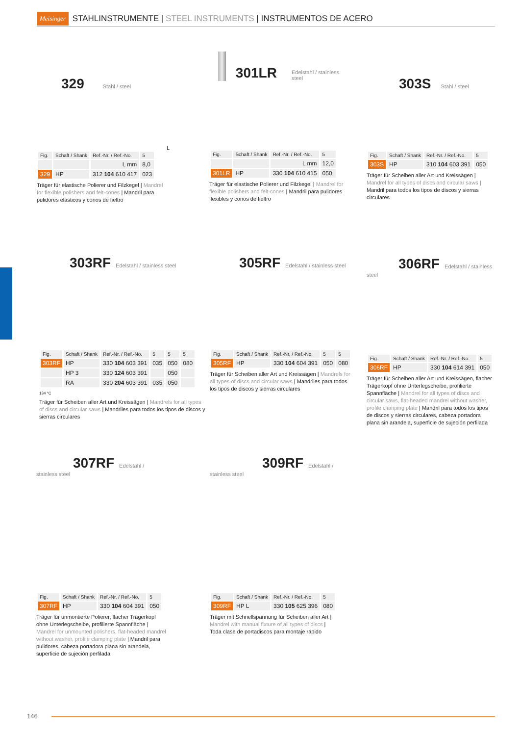Meisinger STAHLINSTRUMENTE | STEEL INSTRUMENTS | INSTRUMENTOS DE ACERO
329 Stahl / steel
L
| Fig. | Schaft / Shank | Ref.-Nr. / Ref.-No. | 5 |
| --- | --- | --- | --- |
| | | L mm | 8,0 |
| 329 | HP | 312 104 610 417 | 023 |
Träger für elastische Polierer und Filzkegel | Mandrel for flexible polishers and felt-cones | Mandril para pulidores elasticos y conos de fieltro
301LR Edelstahl / stainless steel
| Fig. | Schaft / Shank | Ref.-Nr. / Ref.-No. | 5 |
| --- | --- | --- | --- |
| | | L mm | 12,0 |
| 301LR | HP | 330 104 610 415 | 050 |
Träger für elastische Polierer und Filzkegel | Mandrel for flexible polishers and felt-cones | Mandril para pulidores flexibles y conos de fieltro
303S Stahl / steel
| Fig. | Schaft / Shank | Ref.-Nr. / Ref.-No. | 5 |
| --- | --- | --- | --- |
| 303S | HP | 310 104 603 391 | 050 |
Träger für Scheiben aller Art und Kreissägen | Mandrel for all types of discs and circular saws | Mandril para todos los tipos de discos y sierras circulares
303RF Edelstahl / stainless steel
| Fig. | Schaft / Shank | Ref.-Nr. / Ref.-No. | 5 | 5 | 5 |
| --- | --- | --- | --- | --- | --- |
| 303RF | HP | 330 104 603 391 | 035 | 050 | 080 |
| | HP 3 | 330 124 603 391 | | 050 | |
| | RA | 330 204 603 391 | 035 | 050 | |
134 °C
Träger für Scheiben aller Art und Kreissägen | Mandrels for all types of discs and circular saws | Mandriles para todos los tipos de discos y sierras circulares
305RF Edelstahl / stainless steel
| Fig. | Schaft / Shank | Ref.-Nr. / Ref.-No. | 5 | 5 |
| --- | --- | --- | --- | --- |
| 305RF | HP | 330 104 604 391 | 050 | 080 |
Träger für Scheiben aller Art und Kreissägen | Mandrels for all types of discs and circular saws | Mandriles para todos los tipos de discos y sierras circulares
306RF Edelstahl / stainless steel
| Fig. | Schaft / Shank | Ref.-Nr. / Ref.-No. | 5 |
| --- | --- | --- | --- |
| 306RF | HP | 330 104 614 391 | 050 |
Träger für Scheiben aller Art und Kreissägen, flacher Trägerkopf ohne Unterlegscheibe, profilierte Spannfläche | Mandrel for all types of discs and circular saws, flat-headed mandrel without washer, profile clamping plate | Mandril para todos los tipos de discos y sierras circulares, cabeza portadora plana sin arandela, superficie de sujeción perfilada
307RF Edelstahl / stainless steel
| Fig. | Schaft / Shank | Ref.-Nr. / Ref.-No. | 5 |
| --- | --- | --- | --- |
| 307RF | HP | 330 104 604 391 | 050 |
Träger für unmontierte Polierer, flacher Trägerkopf ohne Unterlegscheibe, profilierte Spannfläche | Mandrel for unmounted polishers, flat-headed mandrel without washer, profile clamping plate | Mandril para pulidores, cabeza portadora plana sin arandela, superficie de sujeción perfilada
309RF Edelstahl / stainless steel
| Fig. | Schaft / Shank | Ref.-Nr. / Ref.-No. | 5 |
| --- | --- | --- | --- |
| 309RF | HP L | 330 105 625 396 | 080 |
Träger mit Schnellspannung für Scheiben aller Art | Mandrel with manual fixture of all types of discs | Toda clase de portadiscos para montaje rápido
146